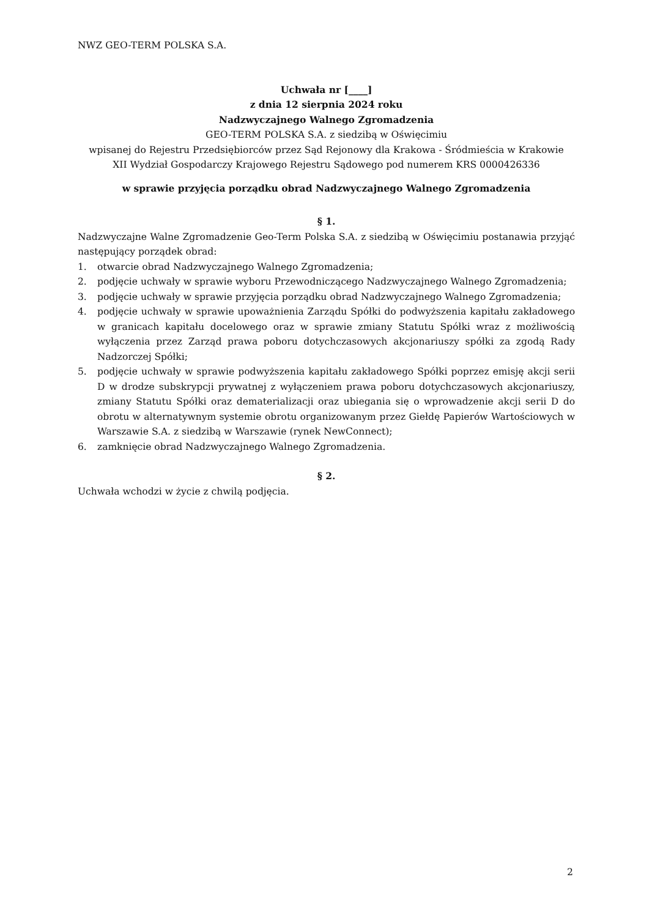NWZ GEO-TERM POLSKA S.A.
Uchwała nr [____]
z dnia 12 sierpnia 2024 roku
Nadzwyczajnego Walnego Zgromadzenia
GEO-TERM POLSKA S.A. z siedzibą w Oświęcimiu
wpisanej do Rejestru Przedsiębiorców przez Sąd Rejonowy dla Krakowa - Śródmieścia w Krakowie
XII Wydział Gospodarczy Krajowego Rejestru Sądowego pod numerem KRS 0000426336
w sprawie przyjęcia porządku obrad Nadzwyczajnego Walnego Zgromadzenia
§ 1.
Nadzwyczajne Walne Zgromadzenie Geo-Term Polska S.A. z siedzibą w Oświęcimiu postanawia przyjąć następujący porządek obrad:
1. otwarcie obrad Nadzwyczajnego Walnego Zgromadzenia;
2. podjęcie uchwały w sprawie wyboru Przewodniczącego Nadzwyczajnego Walnego Zgromadzenia;
3. podjęcie uchwały w sprawie przyjęcia porządku obrad Nadzwyczajnego Walnego Zgromadzenia;
4. podjęcie uchwały w sprawie upoważnienia Zarządu Spółki do podwyższenia kapitału zakładowego w granicach kapitału docelowego oraz w sprawie zmiany Statutu Spółki wraz z możliwością wyłączenia przez Zarząd prawa poboru dotychczasowych akcjonariuszy spółki za zgodą Rady Nadzorczej Spółki;
5. podjęcie uchwały w sprawie podwyższenia kapitału zakładowego Spółki poprzez emisję akcji serii D w drodze subskrypcji prywatnej z wyłączeniem prawa poboru dotychczasowych akcjonariuszy, zmiany Statutu Spółki oraz dematerializacji oraz ubiegania się o wprowadzenie akcji serii D do obrotu w alternatywnym systemie obrotu organizowanym przez Giełdę Papierów Wartościowych w Warszawie S.A. z siedzibą w Warszawie (rynek NewConnect);
6. zamknięcie obrad Nadzwyczajnego Walnego Zgromadzenia.
§ 2.
Uchwała wchodzi w życie z chwilą podjęcia.
2